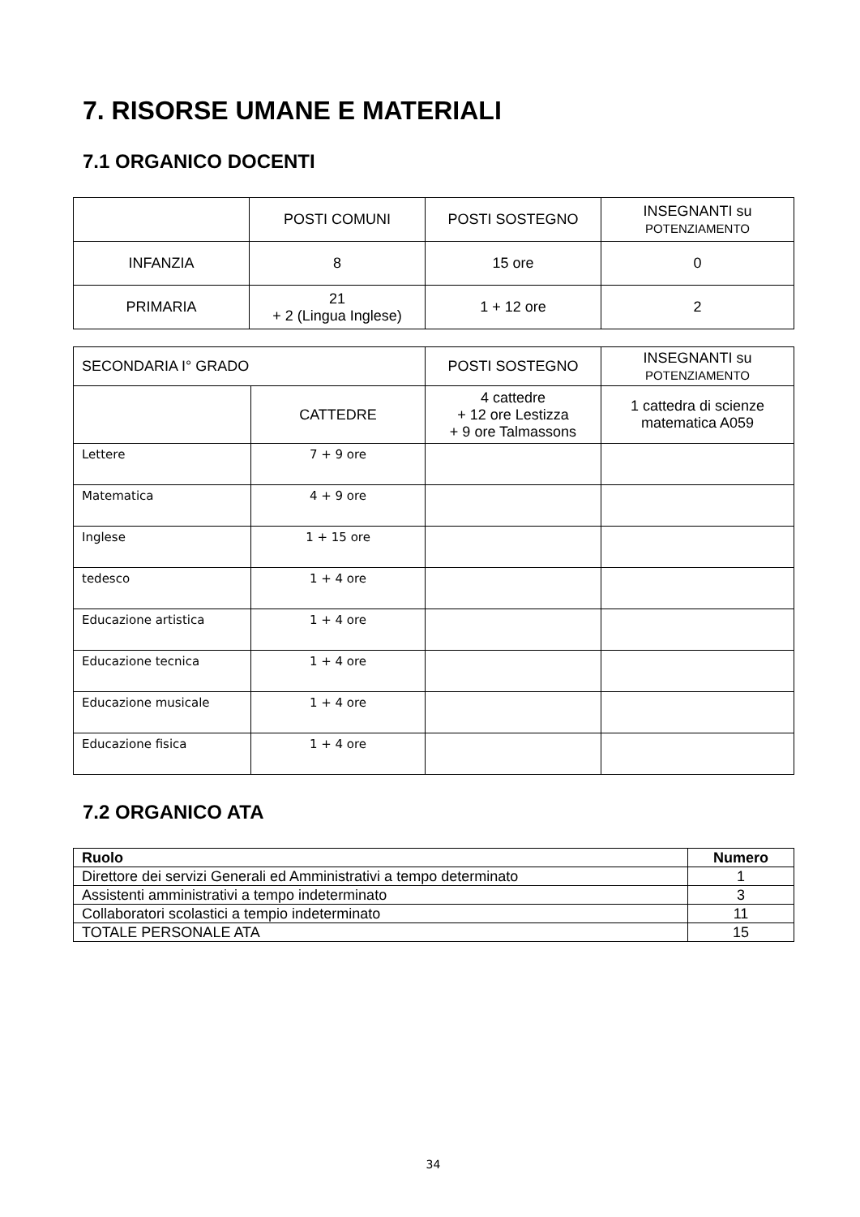7. RISORSE UMANE E MATERIALI
7.1 ORGANICO DOCENTI
| | POSTI COMUNI | POSTI SOSTEGNO | INSEGNANTI su POTENZIAMENTO |
| --- | --- | --- | --- |
| INFANZIA | 8 | 15 ore | 0 |
| PRIMARIA | 21 + 2 (Lingua Inglese) | 1 + 12 ore | 2 |
| SECONDARIA I° GRADO | | POSTI SOSTEGNO | INSEGNANTI su POTENZIAMENTO |
| | CATTEDRE | 4 cattedre + 12 ore Lestizza + 9 ore Talmassons | 1 cattedra di scienze matematica A059 |
| Lettere | 7 + 9 ore | | |
| Matematica | 4 + 9 ore | | |
| Inglese | 1 + 15 ore | | |
| tedesco | 1 + 4 ore | | |
| Educazione artistica | 1 + 4 ore | | |
| Educazione tecnica | 1 + 4 ore | | |
| Educazione musicale | 1 + 4 ore | | |
| Educazione fisica | 1 + 4 ore | | |
7.2 ORGANICO ATA
| Ruolo | Numero |
| --- | --- |
| Direttore dei servizi Generali ed Amministrativi a tempo determinato | 1 |
| Assistenti amministrativi a tempo indeterminato | 3 |
| Collaboratori scolastici a tempio indeterminato | 11 |
| TOTALE PERSONALE ATA | 15 |
34